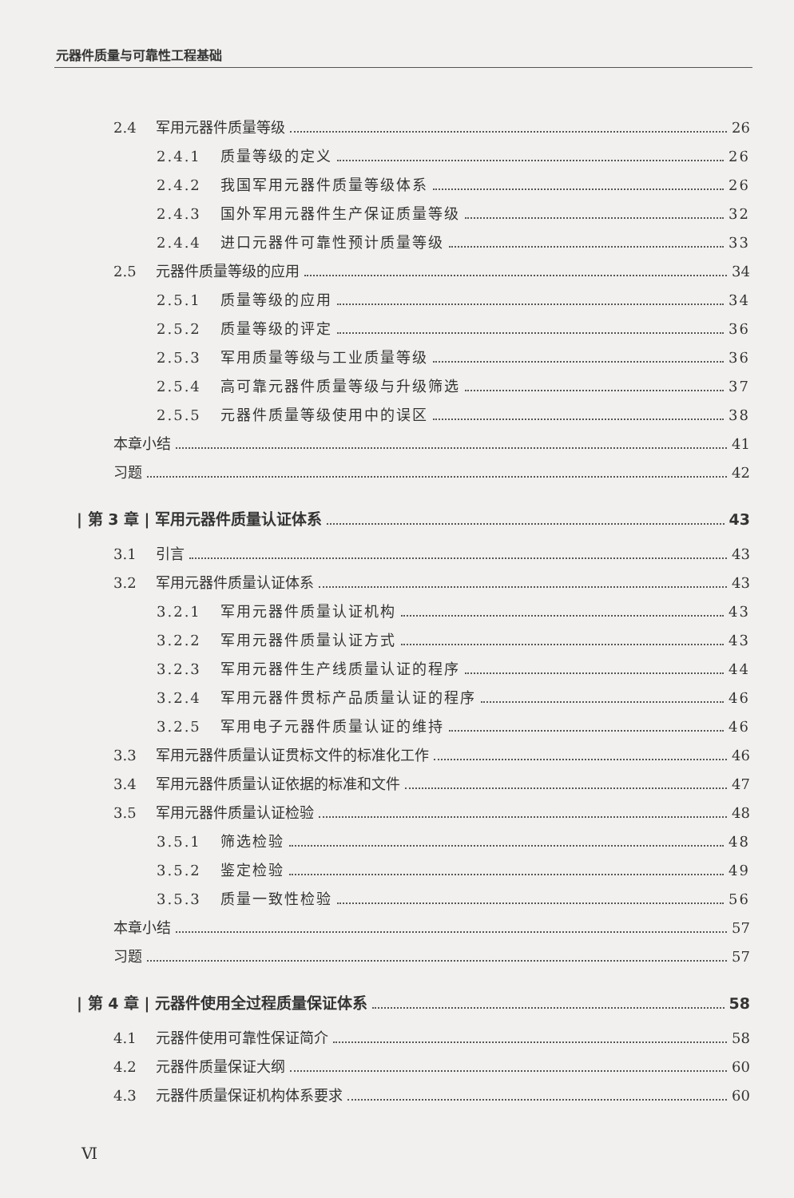元器件质量与可靠性工程基础
2.4 军用元器件质量等级 26
2.4.1 质量等级的定义 26
2.4.2 我国军用元器件质量等级体系 26
2.4.3 国外军用元器件生产保证质量等级 32
2.4.4 进口元器件可靠性预计质量等级 33
2.5 元器件质量等级的应用 34
2.5.1 质量等级的应用 34
2.5.2 质量等级的评定 36
2.5.3 军用质量等级与工业质量等级 36
2.5.4 高可靠元器件质量等级与升级筛选 37
2.5.5 元器件质量等级使用中的误区 38
本章小结 41
习题 42
| 第 3 章 | 军用元器件质量认证体系 43
3.1 引言 43
3.2 军用元器件质量认证体系 43
3.2.1 军用元器件质量认证机构 43
3.2.2 军用元器件质量认证方式 43
3.2.3 军用元器件生产线质量认证的程序 44
3.2.4 军用元器件贯标产品质量认证的程序 46
3.2.5 军用电子元器件质量认证的维持 46
3.3 军用元器件质量认证贯标文件的标准化工作 46
3.4 军用元器件质量认证依据的标准和文件 47
3.5 军用元器件质量认证检验 48
3.5.1 筛选检验 48
3.5.2 鉴定检验 49
3.5.3 质量一致性检验 56
本章小结 57
习题 57
| 第 4 章 | 元器件使用全过程质量保证体系 58
4.1 元器件使用可靠性保证简介 58
4.2 元器件质量保证大纲 60
4.3 元器件质量保证机构体系要求 60
Ⅵ